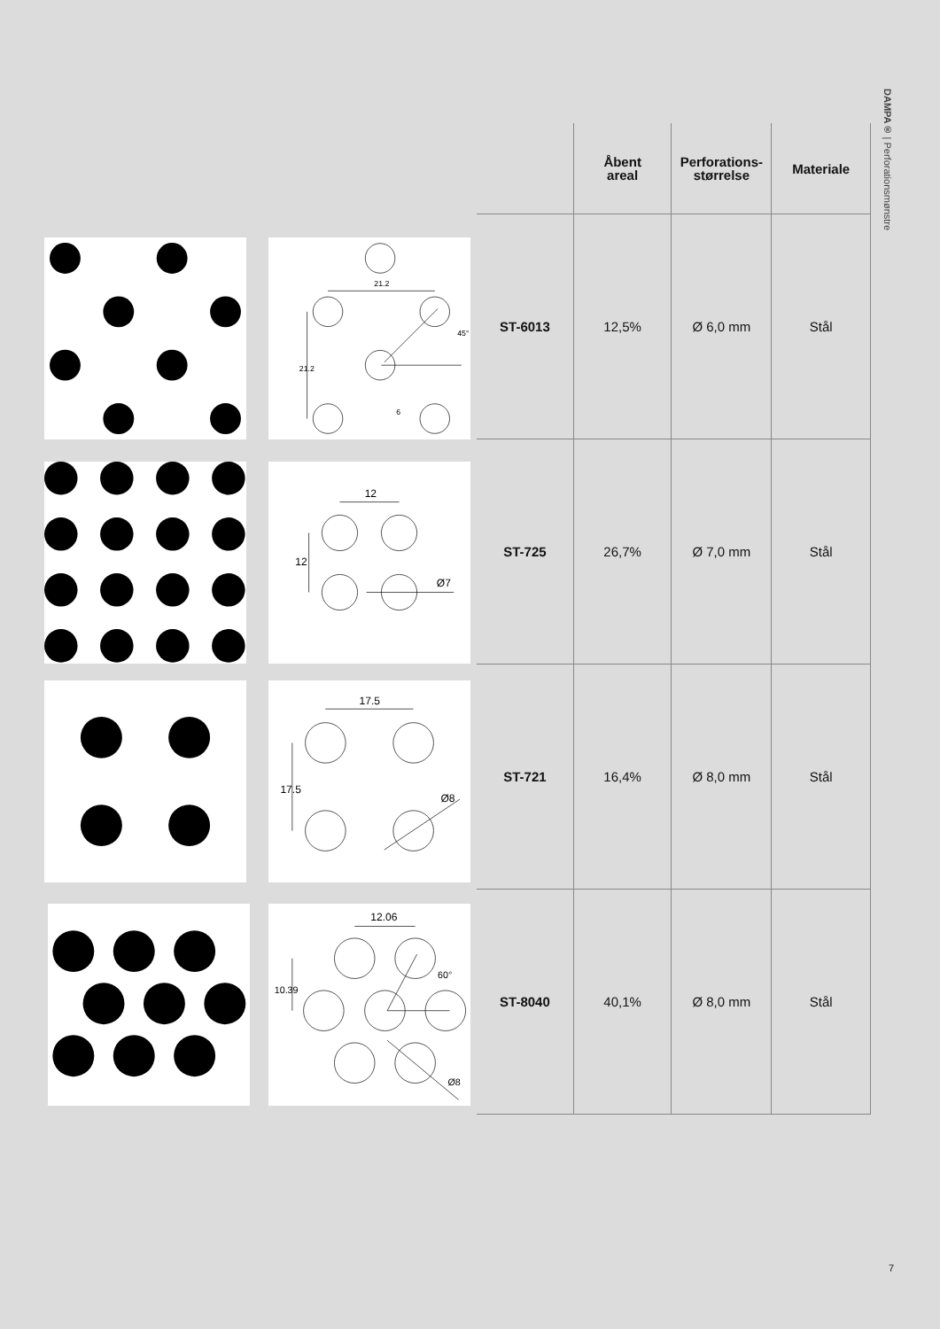DAMPA® | Perforationsmønstre
21.2
21.2
45°
6
12
12
Ø7
17.5
17.5
Ø8
12.06
10.39
60°
Ø8
| | Åbent areal | Perforations- størrelse | Materiale |
| --- | --- | --- | --- |
| ST-6013 | 12,5% | Ø 6,0 mm | Stål |
| ST-725 | 26,7% | Ø 7,0 mm | Stål |
| ST-721 | 16,4% | Ø 8,0 mm | Stål |
| ST-8040 | 40,1% | Ø 8,0 mm | Stål |
7